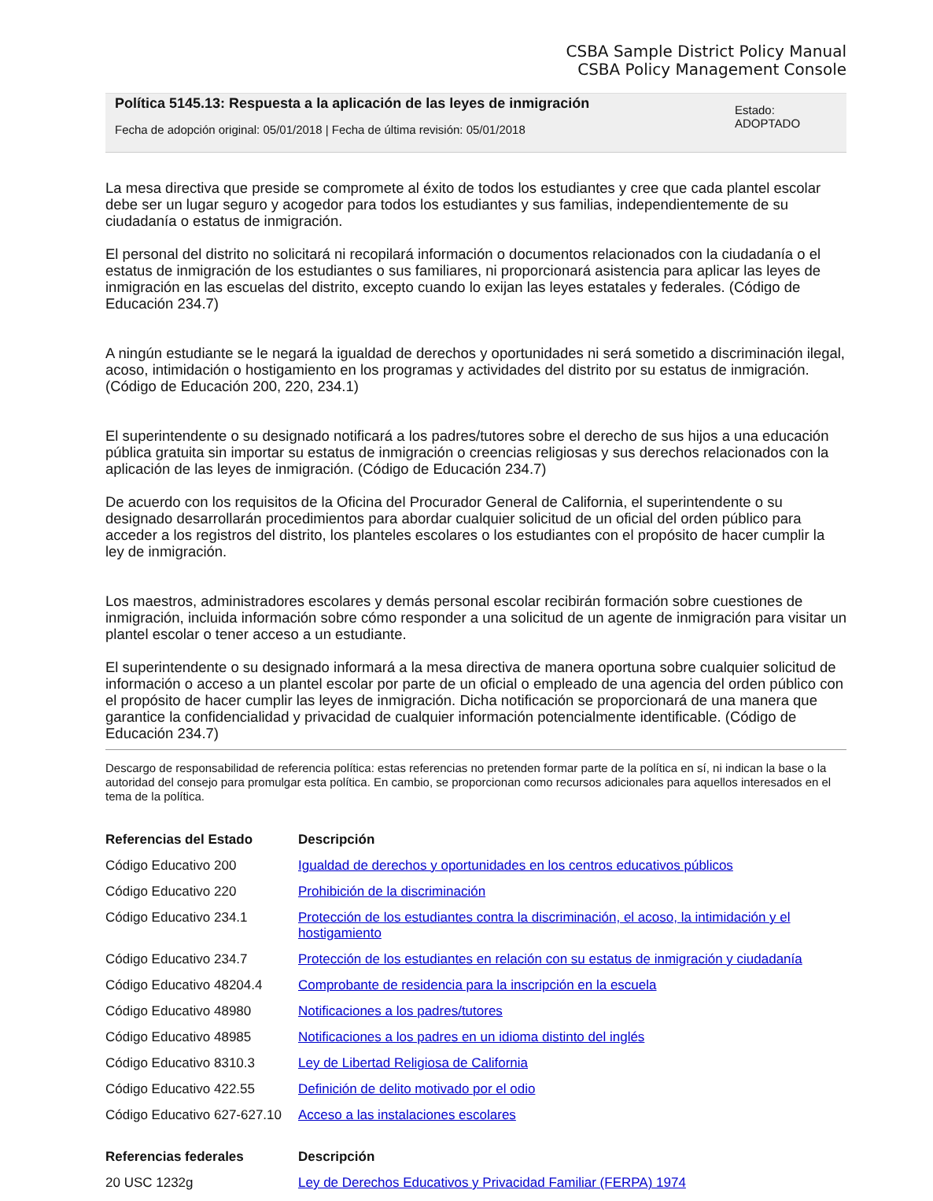CSBA Sample District Policy Manual
CSBA Policy Management Console
Política 5145.13: Respuesta a la aplicación de las leyes de inmigración
Fecha de adopción original: 05/01/2018 | Fecha de última revisión: 05/01/2018
Estado:
ADOPTADO
La mesa directiva que preside se compromete al éxito de todos los estudiantes y cree que cada plantel escolar debe ser un lugar seguro y acogedor para todos los estudiantes y sus familias, independientemente de su ciudadanía o estatus de inmigración.
El personal del distrito no solicitará ni recopilará información o documentos relacionados con la ciudadanía o el estatus de inmigración de los estudiantes o sus familiares, ni proporcionará asistencia para aplicar las leyes de inmigración en las escuelas del distrito, excepto cuando lo exijan las leyes estatales y federales. (Código de Educación 234.7)
A ningún estudiante se le negará la igualdad de derechos y oportunidades ni será sometido a discriminación ilegal, acoso, intimidación o hostigamiento en los programas y actividades del distrito por su estatus de inmigración. (Código de Educación 200, 220, 234.1)
El superintendente o su designado notificará a los padres/tutores sobre el derecho de sus hijos a una educación pública gratuita sin importar su estatus de inmigración o creencias religiosas y sus derechos relacionados con la aplicación de las leyes de inmigración. (Código de Educación 234.7)
De acuerdo con los requisitos de la Oficina del Procurador General de California, el superintendente o su designado desarrollarán procedimientos para abordar cualquier solicitud de un oficial del orden público para acceder a los registros del distrito, los planteles escolares o los estudiantes con el propósito de hacer cumplir la ley de inmigración.
Los maestros, administradores escolares y demás personal escolar recibirán formación sobre cuestiones de inmigración, incluida información sobre cómo responder a una solicitud de un agente de inmigración para visitar un plantel escolar o tener acceso a un estudiante.
El superintendente o su designado informará a la mesa directiva de manera oportuna sobre cualquier solicitud de información o acceso a un plantel escolar por parte de un oficial o empleado de una agencia del orden público con el propósito de hacer cumplir las leyes de inmigración. Dicha notificación se proporcionará de una manera que garantice la confidencialidad y privacidad de cualquier información potencialmente identificable. (Código de Educación 234.7)
Descargo de responsabilidad de referencia política: estas referencias no pretenden formar parte de la política en sí, ni indican la base o la autoridad del consejo para promulgar esta política. En cambio, se proporcionan como recursos adicionales para aquellos interesados en el tema de la política.
| Referencias del Estado | Descripción |
| --- | --- |
| Código Educativo 200 | Igualdad de derechos y oportunidades en los centros educativos públicos |
| Código Educativo 220 | Prohibición de la discriminación |
| Código Educativo 234.1 | Protección de los estudiantes contra la discriminación, el acoso, la intimidación y el hostigamiento |
| Código Educativo 234.7 | Protección de los estudiantes en relación con su estatus de inmigración y ciudadanía |
| Código Educativo 48204.4 | Comprobante de residencia para la inscripción en la escuela |
| Código Educativo 48980 | Notificaciones a los padres/tutores |
| Código Educativo 48985 | Notificaciones a los padres en un idioma distinto del inglés |
| Código Educativo 8310.3 | Ley de Libertad Religiosa de California |
| Código Educativo 422.55 | Definición de delito motivado por el odio |
| Código Educativo 627-627.10 | Acceso a las instalaciones escolares |
| Referencias federales | Descripción |
| 20 USC 1232g | Ley de Derechos Educativos y Privacidad Familiar (FERPA) 1974 |